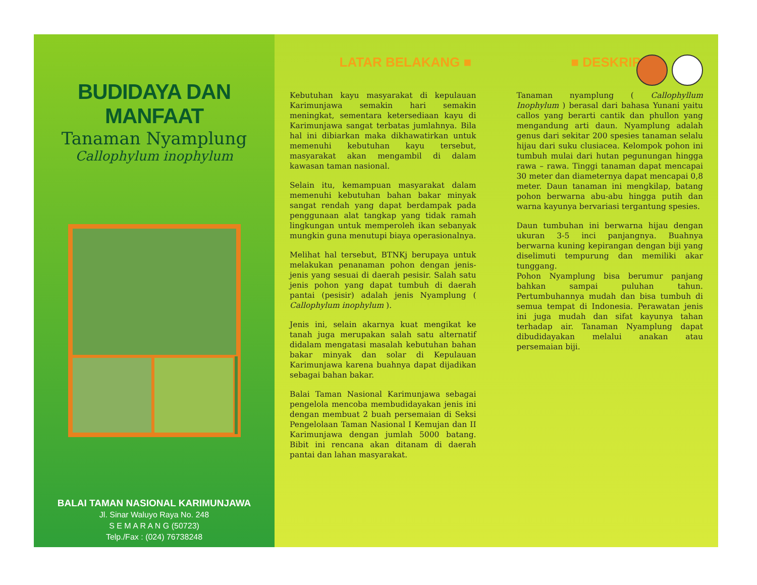BUDIDAYA DAN MANFAAT
Tanaman Nyamplung
Callophylum inophylum
BALAI TAMAN NASIONAL KARIMUNJAWA
Jl. Sinar Waluyo Raya No. 248
S E M A R A N G (50723)
Telp./Fax : (024) 76738248
LATAR BELAKANG ■ ■ DESKRIPSI
Kebutuhan kayu masyarakat di kepulauan Karimunjawa semakin hari semakin meningkat, sementara ketersediaan kayu di Karimunjawa sangat terbatas jumlahnya. Bila hal ini dibiarkan maka dikhawatirkan untuk memenuhi kebutuhan kayu tersebut, masyarakat akan mengambil di dalam kawasan taman nasional.
Selain itu, kemampuan masyarakat dalam memenuhi kebutuhan bahan bakar minyak sangat rendah yang dapat berdampak pada penggunaan alat tangkap yang tidak ramah lingkungan untuk memperoleh ikan sebanyak mungkin guna menutupi biaya operasionalnya.
Melihat hal tersebut, BTNKj berupaya untuk melakukan penanaman pohon dengan jenis-jenis yang sesuai di daerah pesisir. Salah satu jenis pohon yang dapat tumbuh di daerah pantai (pesisir) adalah jenis Nyamplung ( Callophylum inophylum ).
Jenis ini, selain akarnya kuat mengikat ke tanah juga merupakan salah satu alternatif didalam mengatasi masalah kebutuhan bahan bakar minyak dan solar di Kepulauan Karimunjawa karena buahnya dapat dijadikan sebagai bahan bakar.
Balai Taman Nasional Karimunjawa sebagai pengelola mencoba membudidayakan jenis ini dengan membuat 2 buah persemaian di Seksi Pengelolaan Taman Nasional I Kemujan dan II Karimunjawa dengan jumlah 5000 batang. Bibit ini rencana akan ditanam di daerah pantai dan lahan masyarakat.
Tanaman nyamplung ( Callophyllum Inophylum ) berasal dari bahasa Yunani yaitu callos yang berarti cantik dan phullon yang mengandung arti daun. Nyamplung adalah genus dari sekitar 200 spesies tanaman selalu hijau dari suku clusiacea. Kelompok pohon ini tumbuh mulai dari hutan pegunungan hingga rawa – rawa. Tinggi tanaman dapat mencapai 30 meter dan diameternya dapat mencapai 0,8 meter. Daun tanaman ini mengkilap, batang pohon berwarna abu-abu hingga putih dan warna kayunya bervariasi tergantung spesies.
Daun tumbuhan ini berwarna hijau dengan ukuran 3-5 inci panjangnya. Buahnya berwarna kuning kepirangan dengan biji yang diselimuti tempurung dan memiliki akar tunggang.
Pohon Nyamplung bisa berumur panjang bahkan sampai puluhan tahun. Pertumbuhannya mudah dan bisa tumbuh di semua tempat di Indonesia. Perawatan jenis ini juga mudah dan sifat kayunya tahan terhadap air. Tanaman Nyamplung dapat dibudidayakan melalui anakan atau persemaian biji.